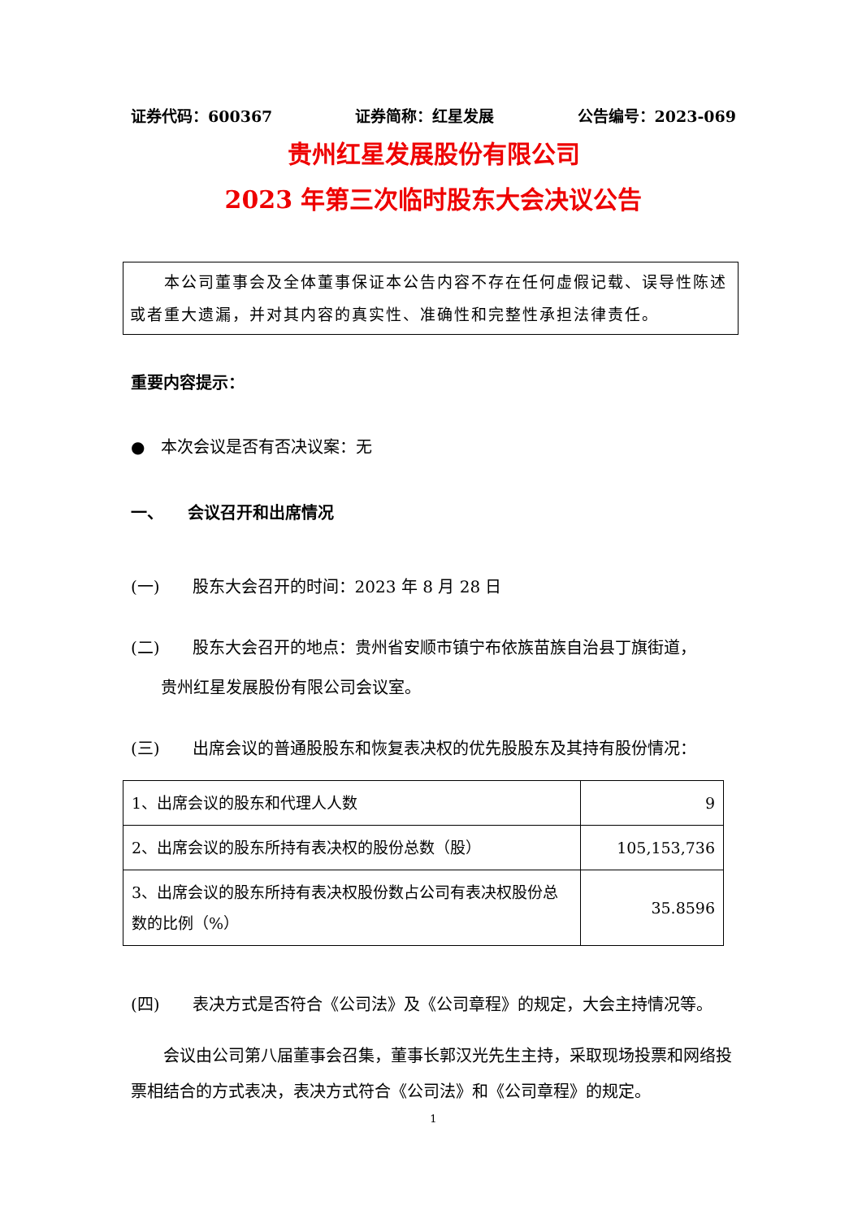证券代码：600367 证券简称：红星发展 公告编号：2023-069
贵州红星发展股份有限公司
2023 年第三次临时股东大会决议公告
　　本公司董事会及全体董事保证本公告内容不存在任何虚假记载、误导性陈述或者重大遗漏，并对其内容的真实性、准确性和完整性承担法律责任。
重要内容提示：
●　本次会议是否有否决议案：无
一、　　会议召开和出席情况
(一)　　股东大会召开的时间：2023 年 8 月 28 日
(二)　　股东大会召开的地点：贵州省安顺市镇宁布依族苗族自治县丁旗街道，
贵州红星发展股份有限公司会议室。
(三)　　出席会议的普通股股东和恢复表决权的优先股股东及其持有股份情况：
| 1、出席会议的股东和代理人人数 | 9 |
| 2、出席会议的股东所持有表决权的股份总数（股） | 105,153,736 |
| 3、出席会议的股东所持有表决权股份数占公司有表决权股份总数的比例（%） | 35.8596 |
(四)　　表决方式是否符合《公司法》及《公司章程》的规定，大会主持情况等。
　　会议由公司第八届董事会召集，董事长郭汉光先生主持，采取现场投票和网络投票相结合的方式表决，表决方式符合《公司法》和《公司章程》的规定。
1